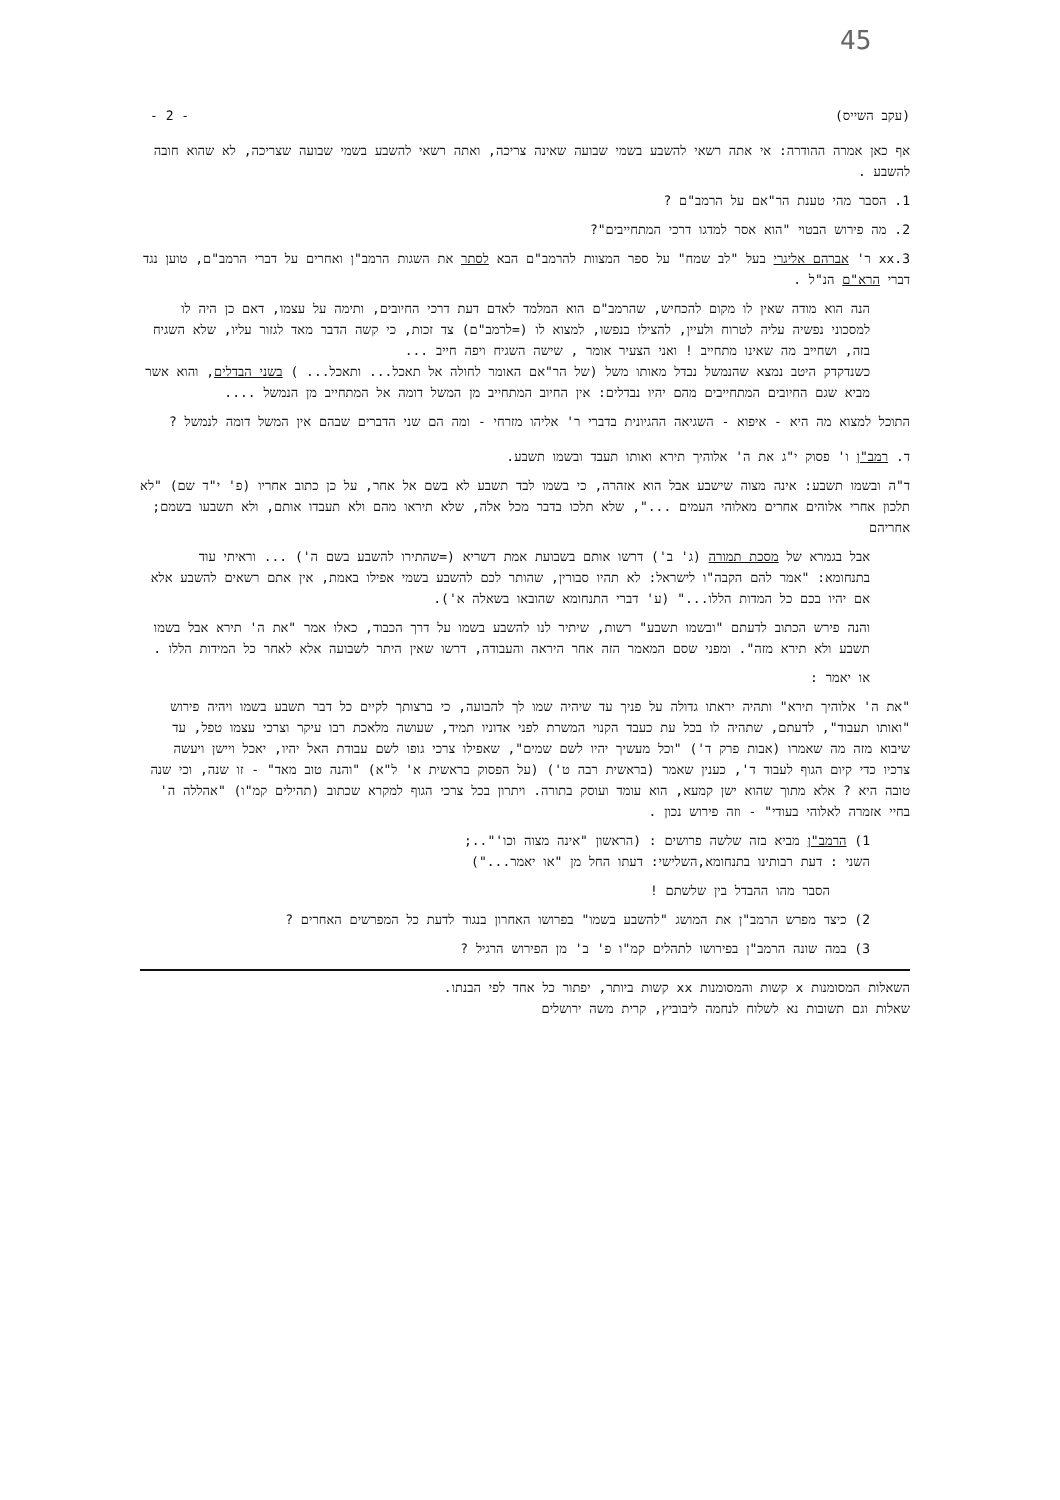45
(עקב השייס) - 2 -
אף כאן אמרה ההודרה: אי אתה רשאי להשבע בשמי שבועה שאינה צריכה, ואתה רשאי להשבע בשמי שבועה שצריכה, לא שהוא חובה להשבע .
1. הסבר מהי טענת הר"אם על הרמב"ם ?
2. מה פירוש הבטוי "הוא אסר למדגו דרכי המתחייבים"?
3.xx ר' אברהם אליגרי בעל "לב שמח" על ספר המצוות להרמב"ם הבא לסתר את השגות הרמב"ן ואחרים על דברי הרמב"ם, טוען נגד דברי הרא"ם הנ"ל .
הנה הוא מודה שאין לו מקום להכחיש, שהרמב"ם הוא המלמד לאדם דעת דרכי החיובים, ותימה על עצמו, דאם כן היה לו למסכוני נפשיה עליה לטרוח ולעיין, להצילו בנפשו, למצוא לו (=לרמב"ם) צד זכות, כי קשה הדבר מאד לגזור עליו, שלא השגיח בזה, ושחייב מה שאינו מתחייב ! ואני הצעיר אומר , שישה השגיח ויפה חייב ...
כשנדקדק היטב נמצא שהנמשל נבדל מאותו משל (של הר"אם האומר לחולה אל תאכל... ותאכל... ) בשני הבדלים, והוא אשר מביא שגם החיובים המתחייבים מהם יהיו נבדלים: אין החיוב המתחייב מן המשל דומה אל המתחייב מן הנמשל ....
התוכל למצוא מה היא - איפוא - השגיאה ההגיונית בדברי ר' אליהו מזרחי - ומה הם שני הדברים שבהם אין המשל דומה לנמשל ?
ד. רמב"ן ו' פסוק י"ג את ה' אלוהיך תירא ואותו תעבד ובשמו תשבע.
ד"ה ובשמו תשבע: אינה מצוה שישבע אבל הוא אזהרה, כי בשמו לבד תשבע לא בשם אל אחר, על כן כתוב אחריו (פ' י"ד שם) "לא תלכון אחרי אלוהים אחרים מאלוהי העמים ...", שלא תלכו בדבר מכל אלה, שלא תיראו מהם ולא תעבדו אותם, ולא תשבעו בשמם; אחריהם
אבל בגמרא של מסכת תמורה (ג' ב') דרשו אותם בשבועת אמת דשריא (=שהתירו להשבע בשם ה') ... וראיתי עוד בתנחומא: "אמר להם הקבה"ו לישראל: לא תהיו סבורין, שהותר לכם להשבע בשמי אפילו באמת, אין אתם רשאים להשבע אלא אם יהיו בכם כל המדות הללו..." (ע' דברי התנחומא שהובאו בשאלה א').
והנה פירש הכתוב לדעתם "ובשמו תשבע" רשות, שיתיר לנו להשבע בשמו על דרך הכבוד, כאלו אמר "את ה' תירא אבל בשמו תשבע ולא תירא מזה". ומפני שסם המאמר הזה אחר היראה והעבודה, דרשו שאין היתר לשבועה אלא לאחר כל המידות הללו .
או יאמר :
"את ה' אלוהיך תירא" ותהיה יראתו גדולה על פניך עד שיהיה שמו לך להבועה, כי ברצותך לקיים כל דבר תשבע בשמו ויהיה פירוש "ואותו תעבוד", לדעתם, שתהיה לו בכל עת כעבד הקנוי המשרת לפני אדוניו תמיד, שעושה מלאכת רבו עיקר וצרכי עצמו טפל, עד שיבוא מזה מה שאמרו (אבות פרק ד') "וכל מעשיך יהיו לשם שמים", שאפילו צרכי גופו לשם עבודת האל יהיו, יאכל ויישן ויעשה צרכיו כדי קיום הגוף לעבוד ד', כענין שאמר (בראשית רבה ט') (על הפסוק בראשית א' ל"א) "והנה טוב מאד" - זו שנה, וכי שנה טובה היא ? אלא מתוך שהוא ישן קמעא, הוא עומד ועוסק בתורה. ויתרון בכל צרכי הגוף למקרא שכתוב (תהילים קמ"ו) "אהללה ה' בחיי אזמרה לאלוהי בעודי" - וזה פירוש נכון .
1) הרמב"ן מביא בזה שלשה פרושים : (הראשון "אינה מצוה וכו'"..;
השני : דעת רבותינו בתנחומא,השלישי: דעתו החל מן "או יאמר...")
הסבר מהו ההבדל בין שלשתם !
2) כיצד מפרש הרמב"ן את המושג "להשבע בשמו" בפרושו האחרון בנגוד לדעת כל המפרשים האחרים ?
3) במה שונה הרמב"ן בפירושו לתהלים קמ"ו פ' ב' מן הפירוש הרגיל ?
השאלות המסומנות x קשות והמסומנות xx קשות ביותר, יפתור כל אחד לפי הבנתו.
שאלות וגם תשובות נא לשלוח לנחמה ליבוביץ, קרית משה ירושלים